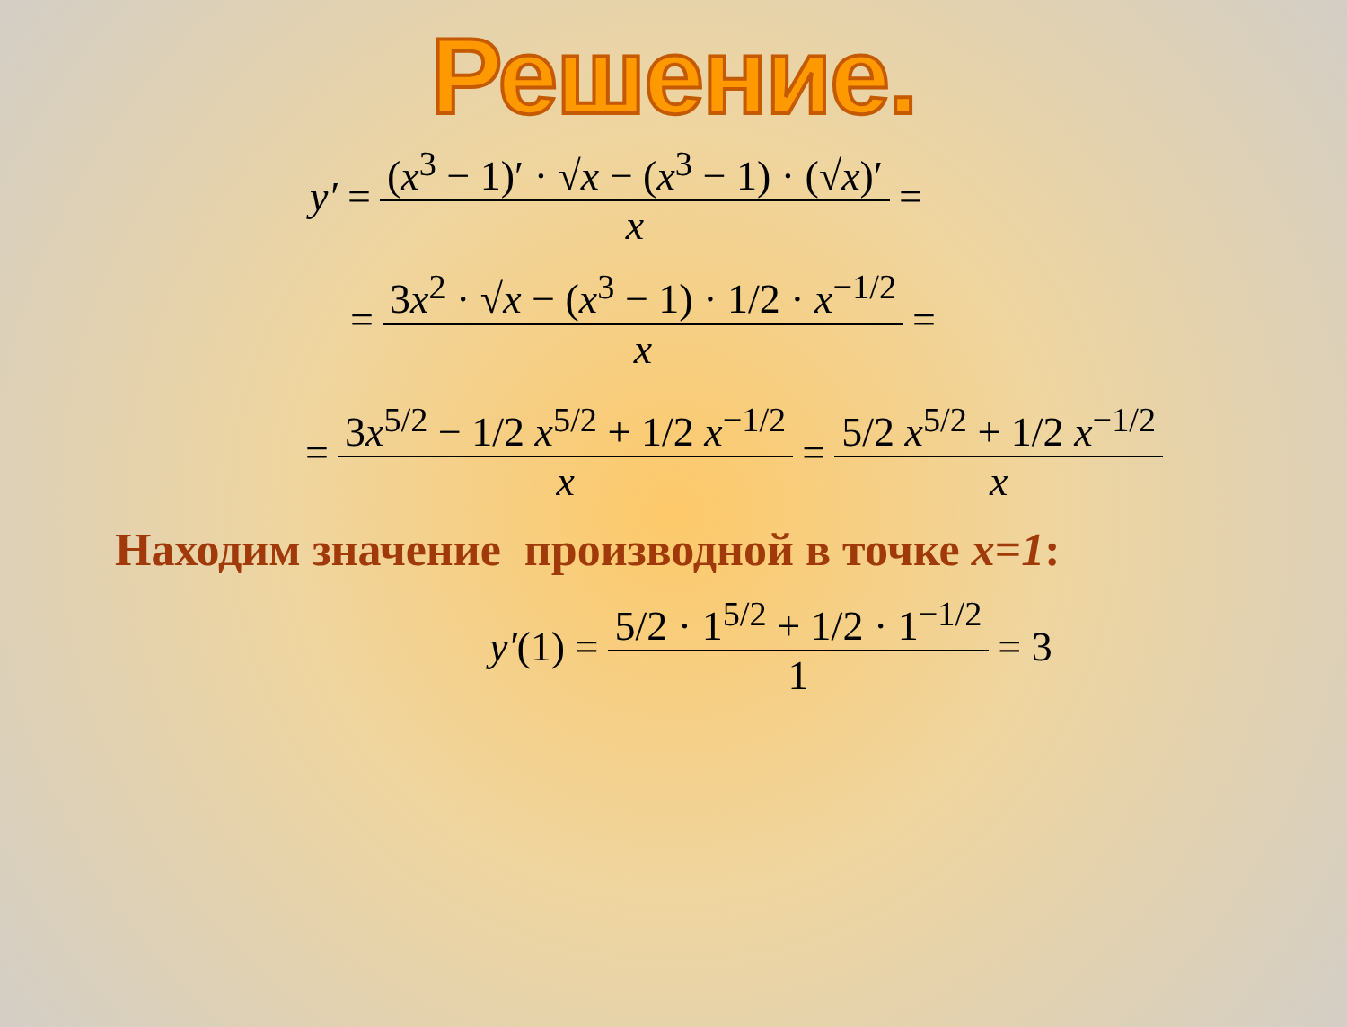Решение.
y′ = (x<sup>3</sup> − 1)′ · √x − (x<sup>3</sup> − 1) · (√x)′ x =
= 3x<sup>2</sup> · √x − (x<sup>3</sup> − 1) · 1/2 · x<sup>−1/2</sup> x =
= 3x<sup>5/2</sup> − 1/2 x<sup>5/2</sup> + 1/2 x<sup>−1/2</sup> x = 5/2 x<sup>5/2</sup> + 1/2 x<sup>−1/2</sup> x
Находим значение производной в точке x=1:
y′ (1) = 5/2 · 1<sup>5/2</sup> + 1/2 · 1<sup>−1/2</sup> 1 = 3